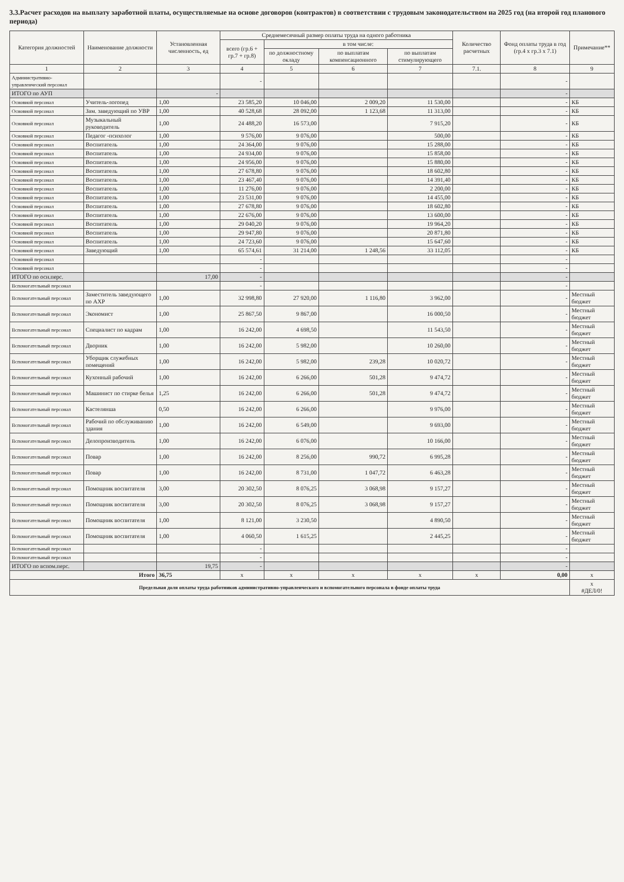3.3.Расчет расходов на выплату заработной платы, осуществляемые на основе договоров (контрактов) в соответствии с трудовым законодательством на 2025 год (на второй год планового периода)
| Категория должностей | Наименование должности | Установленная численность, ед | Среднемесячный размер оплаты труда на одного работника | | | | Количество расчетных | Фонд оплаты труда в год (гр.4 х гр.3 х 7.1) | Примечание** |
| --- | --- | --- | --- | --- | --- | --- | --- | --- | --- |
| | | | всего (гр.6 + гр.7 + гр.8) | в том числе: | | | | | |
| | | | | по должностному окладу | по выплатам компенсационного | по выплатам стимулирующего | | | |
| 1 | 2 | 3 | 4 | 5 | 6 | 7 | 7.1. | 8 | 9 |
| Административно-управленческий персонал | | | - | | | | | - | |
| ИТОГО по АУП | | - | | | | | | - | |
| Основной персонал | Учитель-логопед | 1,00 | 23 585,20 | 10 046,00 | 2 009,20 | 11 530,00 | | - | КБ |
| Основной персонал | Зам. заведующий по УВР | 1,00 | 40 528,68 | 28 092,00 | 1 123,68 | 11 313,00 | | - | КБ |
| Основной персонал | Музыкальный руководитель | 1,00 | 24 488,20 | 16 573,00 | | 7 915,20 | | - | КБ |
| Основной персонал | Педагог -психолог | 1,00 | 9 576,00 | 9 076,00 | | 500,00 | | - | КБ |
| Основной персонал | Воспитатель | 1,00 | 24 364,00 | 9 076,00 | | 15 288,00 | | - | КБ |
| Основной персонал | Воспитатель | 1,00 | 24 934,00 | 9 076,00 | | 15 858,00 | | - | КБ |
| Основной персонал | Воспитатель | 1,00 | 24 956,00 | 9 076,00 | | 15 880,00 | | - | КБ |
| Основной персонал | Воспитатель | 1,00 | 27 678,80 | 9 076,00 | | 18 602,80 | | - | КБ |
| Основной персонал | Воспитатель | 1,00 | 23 467,40 | 9 076,00 | | 14 391,40 | | - | КБ |
| Основной персонал | Воспитатель | 1,00 | 11 276,00 | 9 076,00 | | 2 200,00 | | - | КБ |
| Основной персонал | Воспитатель | 1,00 | 23 531,00 | 9 076,00 | | 14 455,00 | | - | КБ |
| Основной персонал | Воспитатель | 1,00 | 27 678,80 | 9 076,00 | | 18 602,80 | | - | КБ |
| Основной персонал | Воспитатель | 1,00 | 22 676,00 | 9 076,00 | | 13 600,00 | | - | КБ |
| Основной персонал | Воспитатель | 1,00 | 29 040,20 | 9 076,00 | | 19 964,20 | | - | КБ |
| Основной персонал | Воспитатель | 1,00 | 29 947,80 | 9 076,00 | | 20 871,80 | | - | КБ |
| Основной персонал | Воспитатель | 1,00 | 24 723,60 | 9 076,00 | | 15 647,60 | | - | КБ |
| Основной персонал | Заведующий | 1,00 | 65 574,61 | 31 214,00 | 1 248,56 | 33 112,05 | | - | КБ |
| Основной персонал | | | - | | | | | - | |
| Основной персонал | | | - | | | | | - | |
| ИТОГО по осн.перс. | | 17,00 | - | | | | | - | |
| Вспомогательный персонал | | | - | | | | | - | |
| Вспомогательный персонал | Заместитель заведующего по АХР | 1,00 | 32 998,80 | 27 920,00 | 1 116,80 | 3 962,00 | | - | Местный бюджет |
| Вспомогательный персонал | Экономист | 1,00 | 25 867,50 | 9 867,00 | | 16 000,50 | | - | Местный бюджет |
| Вспомогательный персонал | Специалист по кадрам | 1,00 | 16 242,00 | 4 698,50 | | 11 543,50 | | - | Местный бюджет |
| Вспомогательный персонал | Дворник | 1,00 | 16 242,00 | 5 982,00 | | 10 260,00 | | - | Местный бюджет |
| Вспомогательный персонал | Уборщик служебных помещений | 1,00 | 16 242,00 | 5 982,00 | 239,28 | 10 020,72 | | - | Местный бюджет |
| Вспомогательный персонал | Кухонный рабочий | 1,00 | 16 242,00 | 6 266,00 | 501,28 | 9 474,72 | | - | Местный бюджет |
| Вспомогательный персонал | Машинист по стирке белья | 1,25 | 16 242,00 | 6 266,00 | 501,28 | 9 474,72 | | - | Местный бюджет |
| Вспомогательный персонал | Кастелянша | 0,50 | 16 242,00 | 6 266,00 | | 9 976,00 | | - | Местный бюджет |
| Вспомогательный персонал | Рабочий по обслуживанию здания | 1,00 | 16 242,00 | 6 549,00 | | 9 693,00 | | - | Местный бюджет |
| Вспомогательный персонал | Делопроизводитель | 1,00 | 16 242,00 | 6 076,00 | | 10 166,00 | | - | Местный бюджет |
| Вспомогательный персонал | Повар | 1,00 | 16 242,00 | 8 256,00 | 990,72 | 6 995,28 | | - | Местный бюджет |
| Вспомогательный персонал | Повар | 1,00 | 16 242,00 | 8 731,00 | 1 047,72 | 6 463,28 | | - | Местный бюджет |
| Вспомогательный персонал | Помощник воспитателя | 3,00 | 20 302,50 | 8 076,25 | 3 068,98 | 9 157,27 | | - | Местный бюджет |
| Вспомогательный персонал | Помощник воспитателя | 3,00 | 20 302,50 | 8 076,25 | 3 068,98 | 9 157,27 | | - | Местный бюджет |
| Вспомогательный персонал | Помощник воспитателя | 1,00 | 8 121,00 | 3 230,50 | | 4 890,50 | | - | Местный бюджет |
| Вспомогательный персонал | Помощник воспитателя | 1,00 | 4 060,50 | 1 615,25 | | 2 445,25 | | - | Местный бюджет |
| Вспомогательный персонал | | | - | | | | | - | |
| Вспомогательный персонал | | | - | | | | | - | |
| ИТОГО по вспом.перс. | | 19,75 | - | | | | | - | |
| Итого | | 36,75 | x | x | x | x | x | 0,00 | x |
| Предельная доля оплаты труда работников административно-управленческого и вспомогательного персонала в фонде оплаты труда | | | | | | | | | x #ДЕЛ/0! |